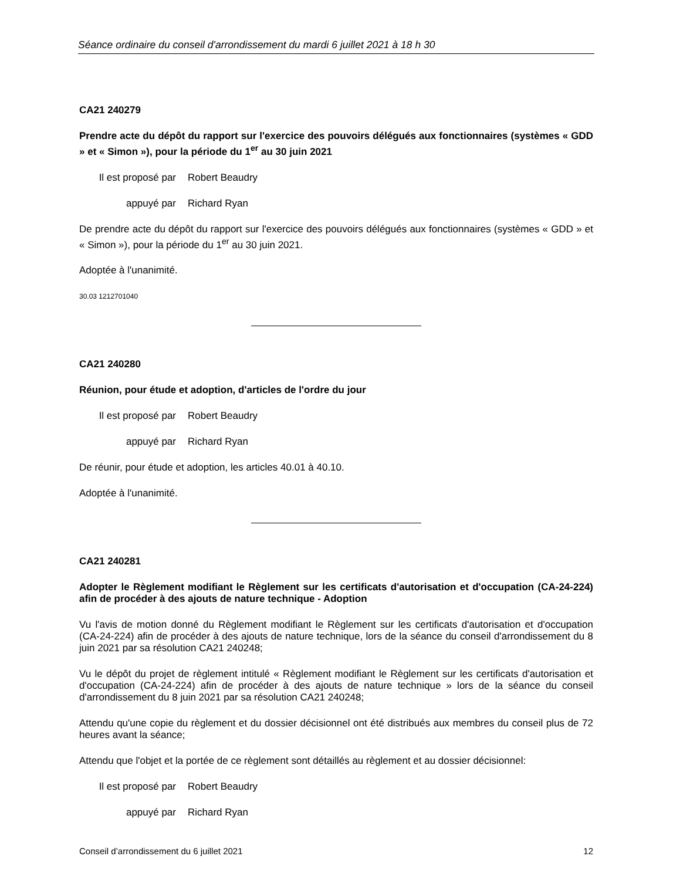Séance ordinaire du conseil d'arrondissement du mardi 6 juillet 2021 à 18 h 30
CA21 240279
Prendre acte du dépôt du rapport sur l'exercice des pouvoirs délégués aux fonctionnaires (systèmes « GDD » et « Simon »), pour la période du 1<sup>er</sup> au 30 juin 2021
Il est proposé par Robert Beaudry
appuyé par Richard Ryan
De prendre acte du dépôt du rapport sur l'exercice des pouvoirs délégués aux fonctionnaires (systèmes « GDD » et « Simon »), pour la période du 1<sup>er</sup> au 30 juin 2021.
Adoptée à l'unanimité.
30.03 1212701040
CA21 240280
Réunion, pour étude et adoption, d'articles de l'ordre du jour
Il est proposé par Robert Beaudry
appuyé par Richard Ryan
De réunir, pour étude et adoption, les articles 40.01 à 40.10.
Adoptée à l'unanimité.
CA21 240281
Adopter le Règlement modifiant le Règlement sur les certificats d'autorisation et d'occupation (CA-24-224) afin de procéder à des ajouts de nature technique - Adoption
Vu l'avis de motion donné du Règlement modifiant le Règlement sur les certificats d'autorisation et d'occupation (CA-24-224) afin de procéder à des ajouts de nature technique, lors de la séance du conseil d'arrondissement du 8 juin 2021 par sa résolution CA21 240248;
Vu le dépôt du projet de règlement intitulé « Règlement modifiant le Règlement sur les certificats d'autorisation et d'occupation (CA-24-224) afin de procéder à des ajouts de nature technique » lors de la séance du conseil d'arrondissement du 8 juin 2021 par sa résolution CA21 240248;
Attendu qu'une copie du règlement et du dossier décisionnel ont été distribués aux membres du conseil plus de 72 heures avant la séance;
Attendu que l'objet et la portée de ce règlement sont détaillés au règlement et au dossier décisionnel:
Il est proposé par Robert Beaudry
appuyé par Richard Ryan
Conseil d’arrondissement du 6 juillet 2021 12